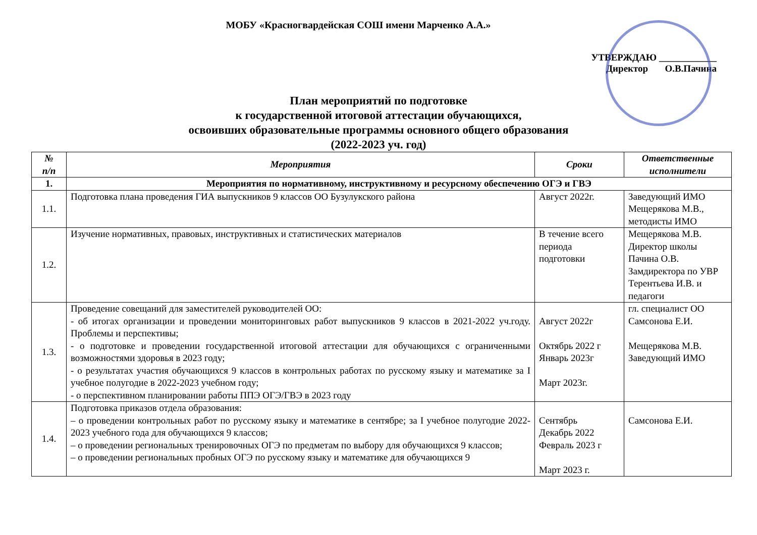МОБУ «Красногвардейская СОШ имени Марченко А.А.»
УТВЕРЖДАЮ ____________
Директор О.В.Пачина
План мероприятий по подготовке
к государственной итоговой аттестации обучающихся,
освоивших образовательные программы основного общего образования
(2022-2023 уч. год)
| № п/п | Мероприятия | Сроки | Ответственные исполнители |
| --- | --- | --- | --- |
| 1. | Мероприятия по нормативному, инструктивному и ресурсному обеспечению ОГЭ и ГВЭ | | |
| 1.1. | Подготовка плана проведения ГИА выпускников 9 классов ОО Бузулукского района | Август 2022г. | Заведующий ИМО Мещерякова М.В., методисты ИМО |
| 1.2. | Изучение нормативных, правовых, инструктивных и статистических материалов | В течение всего периода подготовки | Мещерякова М.В. Директор школы Пачина О.В. Замдиректора по УВР Терентьева И.В. и педагоги |
| 1.3. | Проведение совещаний для заместителей руководителей ОО: - об итогах организации и проведении мониторинговых работ выпускников 9 классов в 2021-2022 уч.году. Проблемы и перспективы; - о подготовке и проведении государственной итоговой аттестации для обучающихся с ограниченными возможностями здоровья в 2023 году; - о результатах участия обучающихся 9 классов в контрольных работах по русскому языку и математике за I учебное полугодие в 2022-2023 учебном году; - о перспективном планировании работы ППЭ ОГЭ/ГВЭ в 2023 году | Август 2022г Октябрь 2022 г Январь 2023г Март 2023г. | гл. специалист ОО Самсонова Е.И. Мещерякова М.В. Заведующий ИМО |
| 1.4. | Подготовка приказов отдела образования: – о проведении контрольных работ по русскому языку и математике в сентябре; за I учебное полугодие 2022-2023 учебного года для обучающихся 9 классов; – о проведении региональных тренировочных ОГЭ по предметам по выбору для обучающихся 9 классов; – о проведении региональных пробных ОГЭ по русскому языку и математике для обучающихся 9 | Сентябрь Декабрь 2022 Февраль 2023 г Март 2023 г. | Самсонова Е.И. |